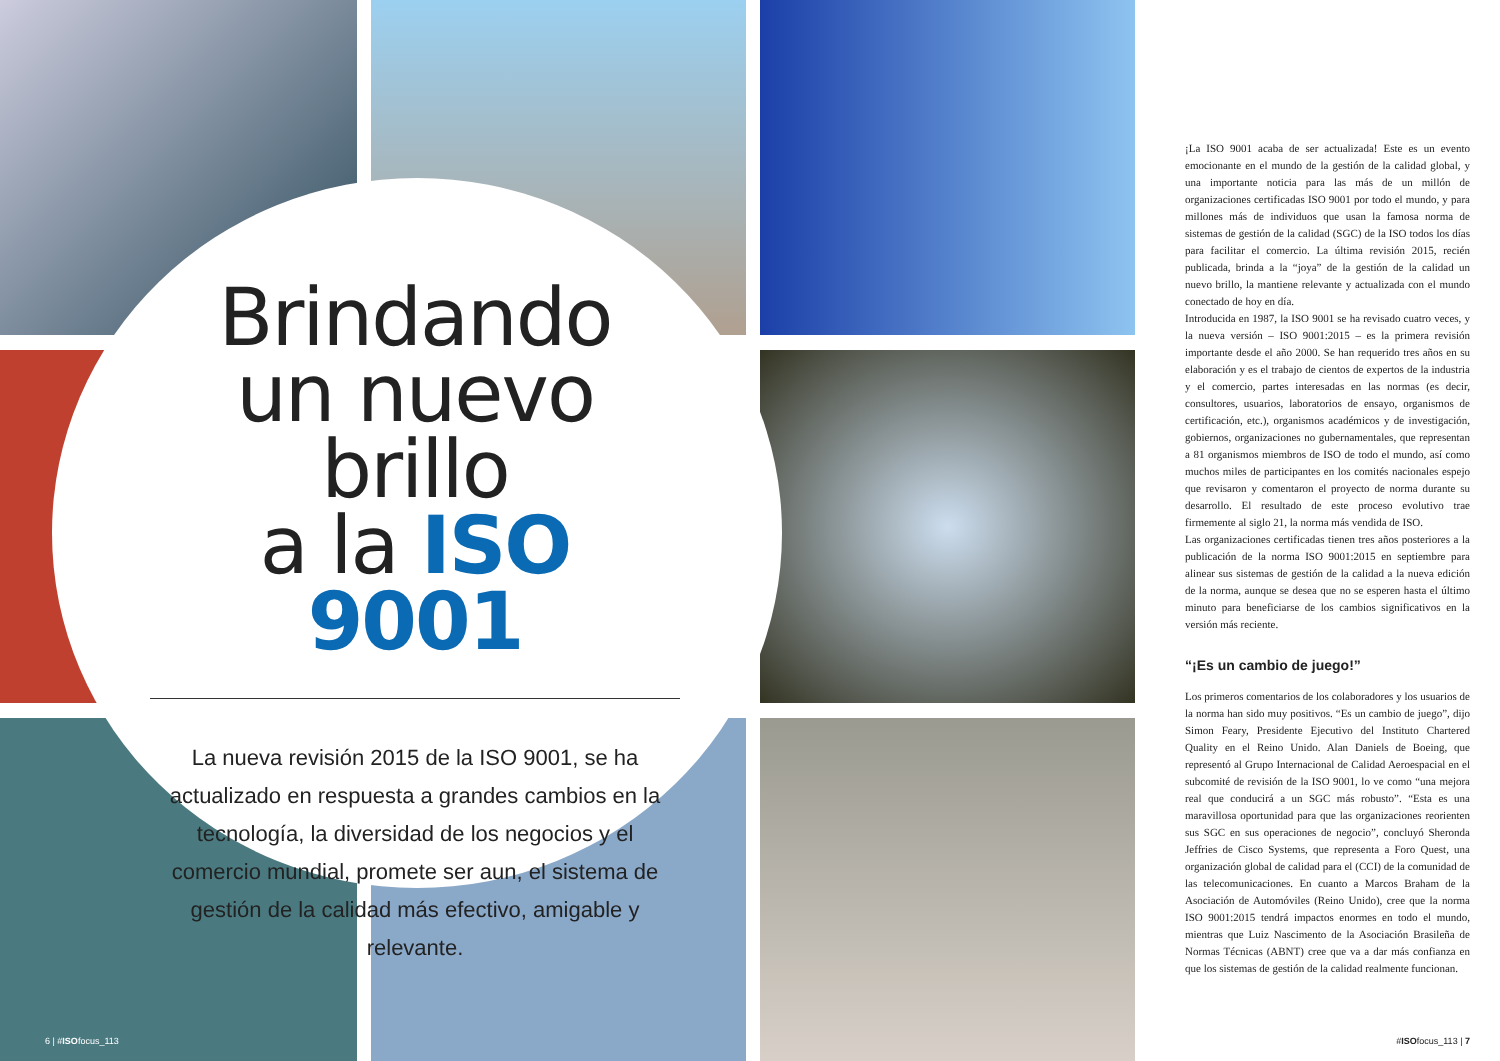Brindando
un nuevo brillo
a la ISO 9001
La nueva revisión 2015 de la ISO 9001, se ha actualizado en respuesta a grandes cambios en la tecnología, la diversidad de los negocios y el comercio mundial, promete ser aun, el sistema de gestión de la calidad más efectivo, amigable y relevante.
¡La ISO 9001 acaba de ser actualizada! Este es un evento emocionante en el mundo de la gestión de la calidad global, y una importante noticia para las más de un millón de organizaciones certificadas ISO 9001 por todo el mundo, y para millones más de individuos que usan la famosa norma de sistemas de gestión de la calidad (SGC) de la ISO todos los días para facilitar el comercio. La última revisión 2015, recién publicada, brinda a la “joya” de la gestión de la calidad un nuevo brillo, la mantiene relevante y actualizada con el mundo conectado de hoy en día.
Introducida en 1987, la ISO 9001 se ha revisado cuatro veces, y la nueva versión – ISO 9001:2015 – es la primera revisión importante desde el año 2000. Se han requerido tres años en su elaboración y es el trabajo de cientos de expertos de la industria y el comercio, partes interesadas en las normas (es decir, consultores, usuarios, laboratorios de ensayo, organismos de certificación, etc.), organismos académicos y de investigación, gobiernos, organizaciones no gubernamentales, que representan a 81 organismos miembros de ISO de todo el mundo, así como muchos miles de participantes en los comités nacionales espejo que revisaron y comentaron el proyecto de norma durante su desarrollo. El resultado de este proceso evolutivo trae firmemente al siglo 21, la norma más vendida de ISO.
Las organizaciones certificadas tienen tres años posteriores a la publicación de la norma ISO 9001:2015 en septiembre para alinear sus sistemas de gestión de la calidad a la nueva edición de la norma, aunque se desea que no se esperen hasta el último minuto para beneficiarse de los cambios significativos en la versión más reciente.
“¡Es un cambio de juego!”
Los primeros comentarios de los colaboradores y los usuarios de la norma han sido muy positivos. “Es un cambio de juego”, dijo Simon Feary, Presidente Ejecutivo del Instituto Chartered Quality en el Reino Unido. Alan Daniels de Boeing, que representó al Grupo Internacional de Calidad Aeroespacial en el subcomité de revisión de la ISO 9001, lo ve como “una mejora real que conducirá a un SGC más robusto”. “Esta es una maravillosa oportunidad para que las organizaciones reorienten sus SGC en sus operaciones de negocio”, concluyó Sheronda Jeffries de Cisco Systems, que representa a Foro Quest, una organización global de calidad para el (CCI) de la comunidad de las telecomunicaciones. En cuanto a Marcos Braham de la Asociación de Automóviles (Reino Unido), cree que la norma ISO 9001:2015 tendrá impactos enormes en todo el mundo, mientras que Luiz Nascimento de la Asociación Brasileña de Normas Técnicas (ABNT) cree que va a dar más confianza en que los sistemas de gestión de la calidad realmente funcionan.
6 | #ISOfocus_113 #ISOfocus_113 | 7